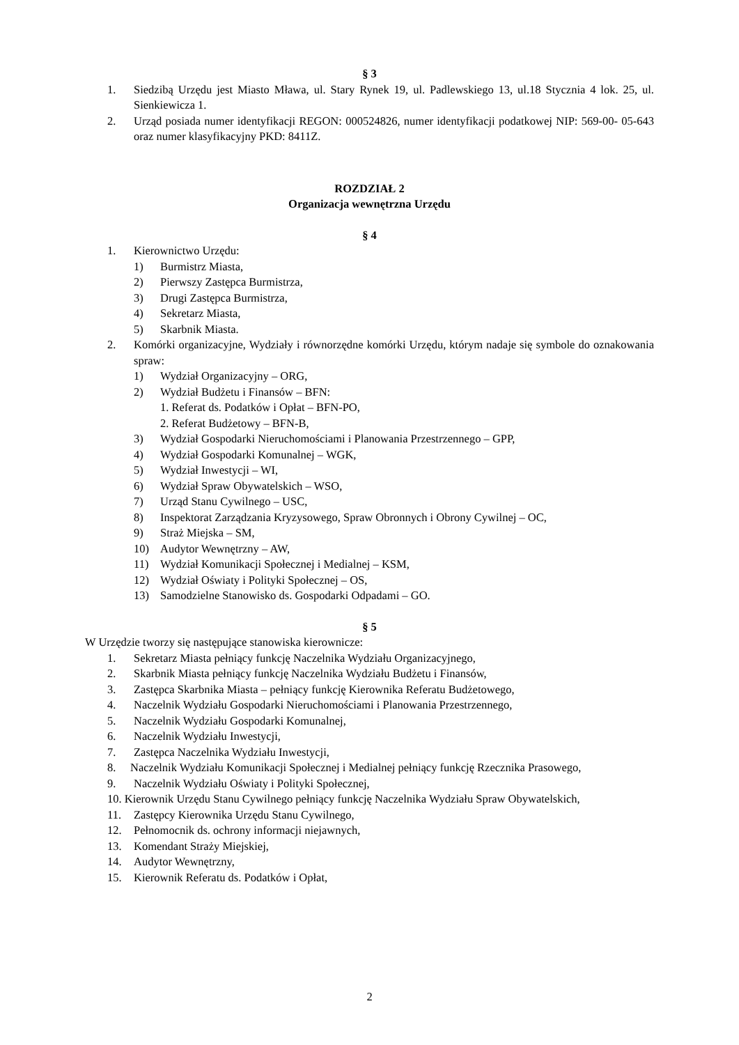§ 3
1. Siedzibą Urzędu jest Miasto Mława, ul. Stary Rynek 19, ul. Padlewskiego 13, ul.18 Stycznia 4 lok. 25, ul. Sienkiewicza 1.
2. Urząd posiada numer identyfikacji REGON: 000524826, numer identyfikacji podatkowej NIP: 569-00- 05-643 oraz numer klasyfikacyjny PKD: 8411Z.
ROZDZIAŁ 2
Organizacja wewnętrzna Urzędu
§ 4
1. Kierownictwo Urzędu:
1) Burmistrz Miasta,
2) Pierwszy Zastępca Burmistrza,
3) Drugi Zastępca Burmistrza,
4) Sekretarz Miasta,
5) Skarbnik Miasta.
2. Komórki organizacyjne, Wydziały i równorzędne komórki Urzędu, którym nadaje się symbole do oznakowania spraw:
1) Wydział Organizacyjny – ORG,
2) Wydział Budżetu i Finansów – BFN:
1. Referat ds. Podatków i Opłat – BFN-PO,
2. Referat Budżetowy – BFN-B,
3) Wydział Gospodarki Nieruchomościami i Planowania Przestrzennego – GPP,
4) Wydział Gospodarki Komunalnej – WGK,
5) Wydział Inwestycji – WI,
6) Wydział Spraw Obywatelskich – WSO,
7) Urząd Stanu Cywilnego – USC,
8) Inspektorat Zarządzania Kryzysowego, Spraw Obronnych i Obrony Cywilnej – OC,
9) Straż Miejska – SM,
10) Audytor Wewnętrzny – AW,
11) Wydział Komunikacji Społecznej i Medialnej – KSM,
12) Wydział Oświaty i Polityki Społecznej – OS,
13) Samodzielne Stanowisko ds. Gospodarki Odpadami – GO.
§ 5
W Urzędzie tworzy się następujące stanowiska kierownicze:
1. Sekretarz Miasta pełniący funkcję Naczelnika Wydziału Organizacyjnego,
2. Skarbnik Miasta pełniący funkcję Naczelnika Wydziału Budżetu i Finansów,
3. Zastępca Skarbnika Miasta – pełniący funkcję Kierownika Referatu Budżetowego,
4. Naczelnik Wydziału Gospodarki Nieruchomościami i Planowania Przestrzennego,
5. Naczelnik Wydziału Gospodarki Komunalnej,
6. Naczelnik Wydziału Inwestycji,
7. Zastępca Naczelnika Wydziału Inwestycji,
8. Naczelnik Wydziału Komunikacji Społecznej i Medialnej pełniący funkcję Rzecznika Prasowego,
9. Naczelnik Wydziału Oświaty i Polityki Społecznej,
10. Kierownik Urzędu Stanu Cywilnego pełniący funkcję Naczelnika Wydziału Spraw Obywatelskich,
11. Zastępcy Kierownika Urzędu Stanu Cywilnego,
12. Pełnomocnik ds. ochrony informacji niejawnych,
13. Komendant Straży Miejskiej,
14. Audytor Wewnętrzny,
15. Kierownik Referatu ds. Podatków i Opłat,
2